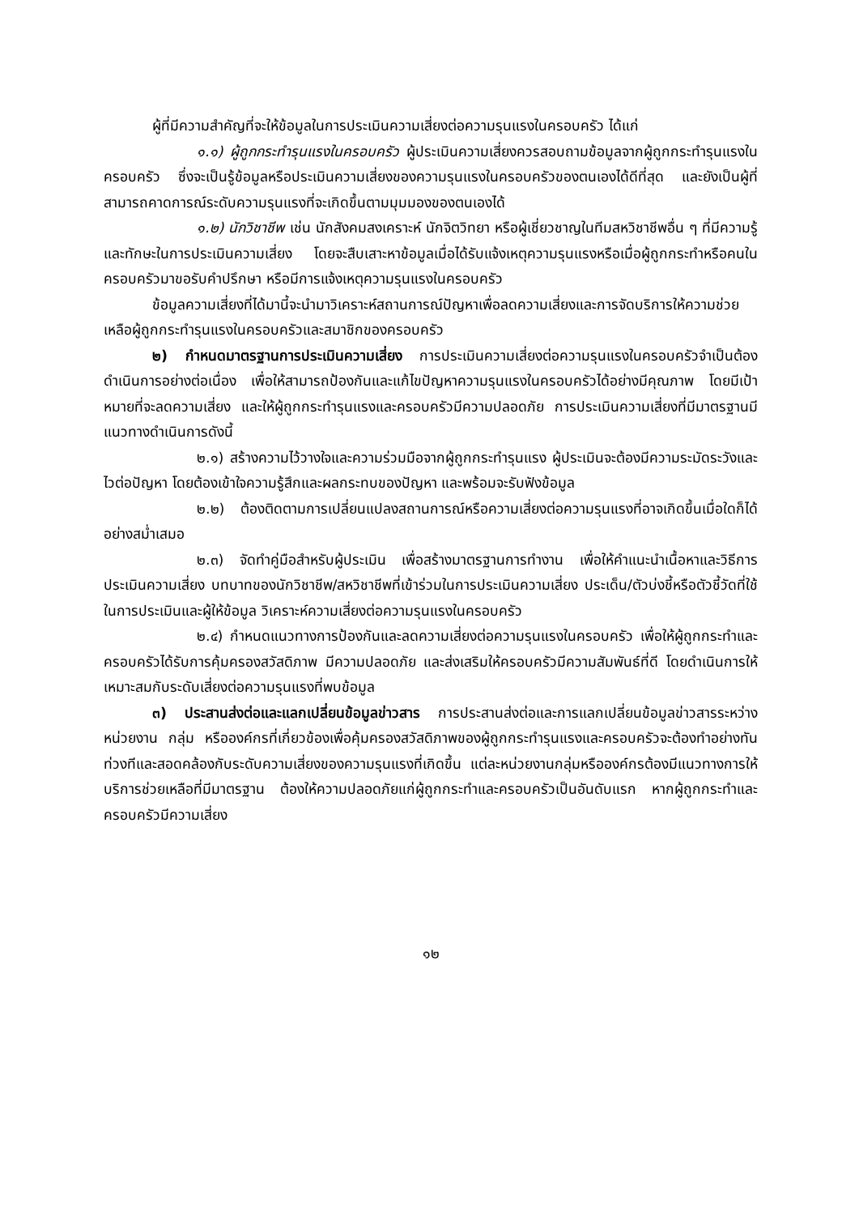ผู้ที่มีความสำคัญที่จะให้ข้อมูลในการประเมินความเสี่ยงต่อความรุนแรงในครอบครัว ได้แก่
๑.๑) ผู้ถูกกระทำรุนแรงในครอบครัว ผู้ประเมินความเสี่ยงควรสอบถามข้อมูลจากผู้ถูกกระทำรุนแรงในครอบครัว ซึ่งจะเป็นรู้ข้อมูลหรือประเมินความเสี่ยงของความรุนแรงในครอบครัวของตนเองได้ดีที่สุด และยังเป็นผู้ที่สามารถคาดการณ์ระดับความรุนแรงที่จะเกิดขึ้นตามมุมมองของตนเองได้
๑.๒) นักวิชาชีพ เช่น นักสังคมสงเคราะห์ นักจิตวิทยา หรือผู้เชี่ยวชาญในทีมสหวิชาชีพอื่น ๆ ที่มีความรู้และทักษะในการประเมินความเสี่ยง โดยจะสืบเสาะหาข้อมูลเมื่อได้รับแจ้งเหตุความรุนแรงหรือเมื่อผู้ถูกกระทำหรือคนในครอบครัวมาขอรับคำปรึกษา หรือมีการแจ้งเหตุความรุนแรงในครอบครัว
ข้อมูลความเสี่ยงที่ได้มานี้จะนำมาวิเคราะห์สถานการณ์ปัญหาเพื่อลดความเสี่ยงและการจัดบริการให้ความช่วยเหลือผู้ถูกกระทำรุนแรงในครอบครัวและสมาชิกของครอบครัว
๒) กำหนดมาตรฐานการประเมินความเสี่ยง การประเมินความเสี่ยงต่อความรุนแรงในครอบครัวจำเป็นต้องดำเนินการอย่างต่อเนื่อง เพื่อให้สามารถป้องกันและแก้ไขปัญหาความรุนแรงในครอบครัวได้อย่างมีคุณภาพ โดยมีเป้าหมายที่จะลดความเสี่ยง และให้ผู้ถูกกระทำรุนแรงและครอบครัวมีความปลอดภัย การประเมินความเสี่ยงที่มีมาตรฐานมีแนวทางดำเนินการดังนี้
๒.๑) สร้างความไว้วางใจและความร่วมมือจากผู้ถูกกระทำรุนแรง ผู้ประเมินจะต้องมีความระมัดระวังและไวต่อปัญหา โดยต้องเข้าใจความรู้สึกและผลกระทบของปัญหา และพร้อมจะรับฟังข้อมูล
๒.๒) ต้องติดตามการเปลี่ยนแปลงสถานการณ์หรือความเสี่ยงต่อความรุนแรงที่อาจเกิดขึ้นเมื่อใดก็ได้อย่างสม่ำเสมอ
๒.๓) จัดทำคู่มือสำหรับผู้ประเมิน เพื่อสร้างมาตรฐานการทำงาน เพื่อให้คำแนะนำเนื้อหาและวิธีการประเมินความเสี่ยง บทบาทของนักวิชาชีพ/สหวิชาชีพที่เข้าร่วมในการประเมินความเสี่ยง ประเด็น/ตัวบ่งชี้หรือตัวชี้วัดที่ใช้ในการประเมินและผู้ให้ข้อมูล วิเคราะห์ความเสี่ยงต่อความรุนแรงในครอบครัว
๒.๔) กำหนดแนวทางการป้องกันและลดความเสี่ยงต่อความรุนแรงในครอบครัว เพื่อให้ผู้ถูกกระทำและครอบครัวได้รับการคุ้มครองสวัสดิภาพ มีความปลอดภัย และส่งเสริมให้ครอบครัวมีความสัมพันธ์ที่ดี โดยดำเนินการให้เหมาะสมกับระดับเสี่ยงต่อความรุนแรงที่พบข้อมูล
๓) ประสานส่งต่อและแลกเปลี่ยนข้อมูลข่าวสาร การประสานส่งต่อและการแลกเปลี่ยนข้อมูลข่าวสารระหว่างหน่วยงาน กลุ่ม หรือองค์กรที่เกี่ยวข้องเพื่อคุ้มครองสวัสดิภาพของผู้ถูกกระทำรุนแรงและครอบครัวจะต้องทำอย่างทันท่วงทีและสอดคล้องกับระดับความเสี่ยงของความรุนแรงที่เกิดขึ้น แต่ละหน่วยงานกลุ่มหรือองค์กรต้องมีแนวทางการให้บริการช่วยเหลือที่มีมาตรฐาน ต้องให้ความปลอดภัยแก่ผู้ถูกกระทำและครอบครัวเป็นอันดับแรก หากผู้ถูกกระทำและครอบครัวมีความเสี่ยง
๑๒